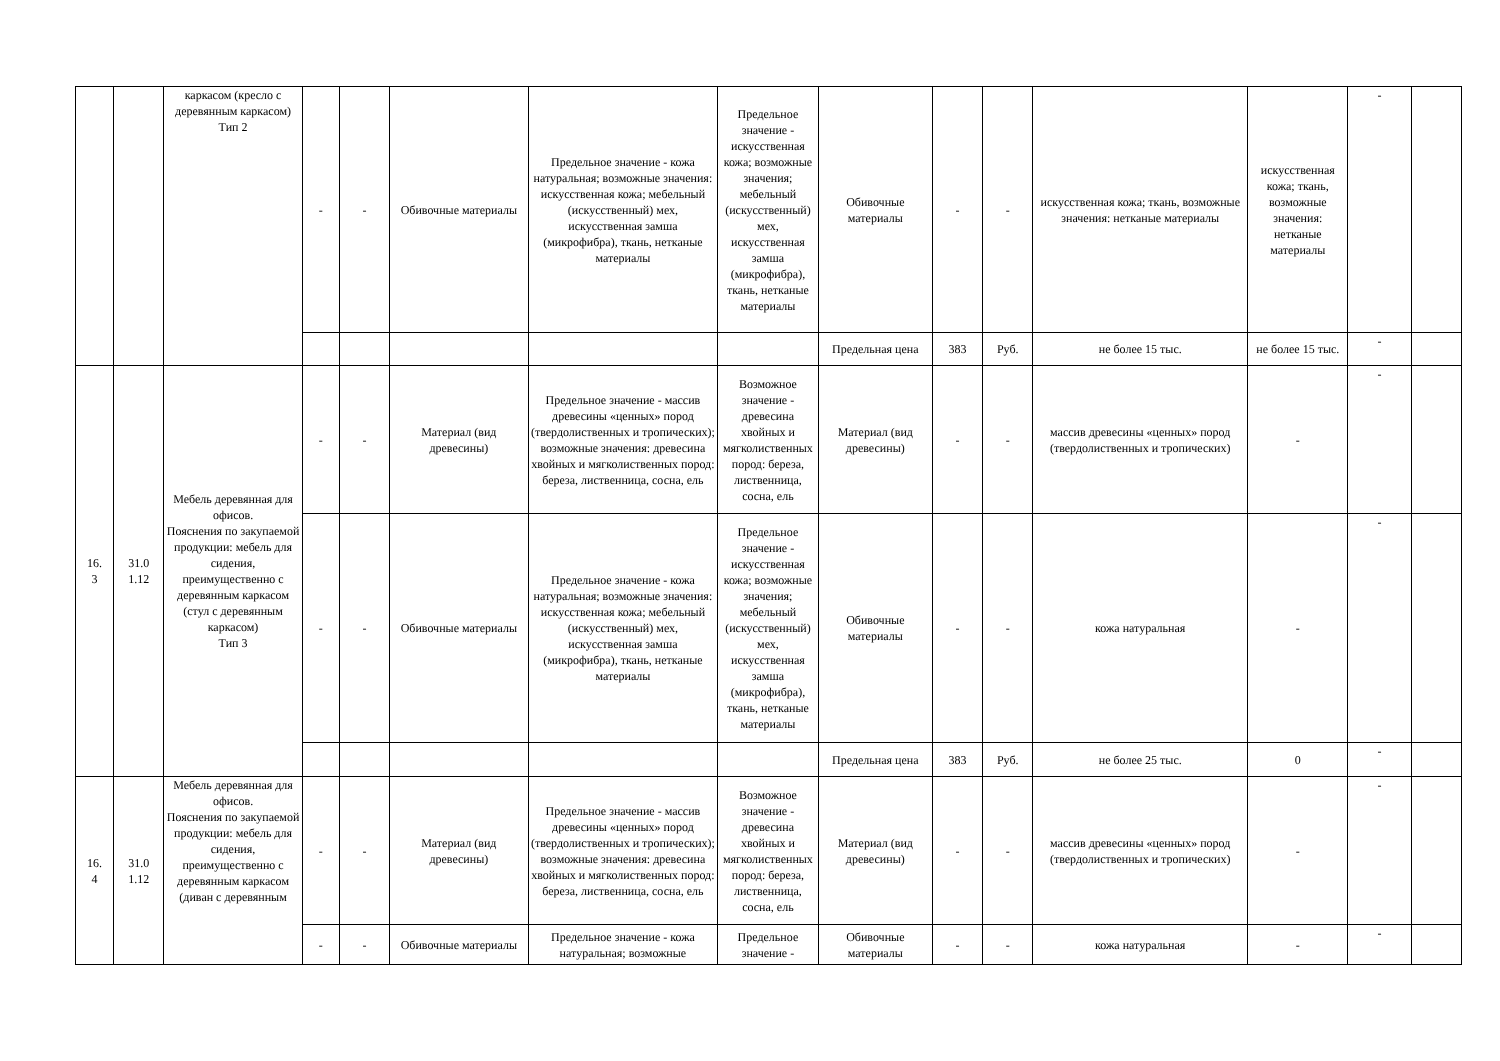| | | каркасом (кресло с деревянным каркасом) Тип 2 | - | - | Обивочные материалы | Предельное значение - кожа натуральная; возможные значения: искусственная кожа; мебельный (искусственный) мех, искусственная замша (микрофибра), ткань, нетканые материалы | Предельное значение - искусственная кожа; возможные значения; мебельный (искусственный) мех, искусственная замша (микрофибра), ткань, нетканые материалы | Обивочные материалы | - | - | искусственная кожа; ткань, возможные значения: нетканые материалы | искусственная кожа; ткань, возможные значения: нетканые материалы | - | |
| | | | | | | | | Предельная цена | 383 | Руб. | не более 15 тыс. | не более 15 тыс. | - | |
| 16. 3 | 31.0 1.12 | Мебель деревянная для офисов. Пояснения по закупаемой продукции: мебель для сидения, преимущественно с деревянным каркасом (стул с деревянным каркасом) Тип 3 | - | - | Материал (вид древесины) | Предельное значение - массив древесины «ценных» пород (твердолиственных и тропических); возможные значения: древесина хвойных и мягколиственных пород: береза, лиственница, сосна, ель | Возможное значение - древесина хвойных и мягколиственных пород: береза, лиственница, сосна, ель | Материал (вид древесины) | - | - | массив древесины «ценных» пород (твердолиственных и тропических) | - | - | |
| | | | - | - | Обивочные материалы | Предельное значение - кожа натуральная; возможные значения: искусственная кожа; мебельный (искусственный) мех, искусственная замша (микрофибра), ткань, нетканые материалы | Предельное значение - искусственная кожа; возможные значения; мебельный (искусственный) мех, искусственная замша (микрофибра), ткань, нетканые материалы | Обивочные материалы | - | - | кожа натуральная | - | - | |
| | | | | | | | | Предельная цена | 383 | Руб. | не более 25 тыс. | 0 | - | |
| 16. 4 | 31.0 1.12 | Мебель деревянная для офисов. Пояснения по закупаемой продукции: мебель для сидения, преимущественно с деревянным каркасом (диван с деревянным | - | - | Материал (вид древесины) | Предельное значение - массив древесины «ценных» пород (твердолиственных и тропических); возможные значения: древесина хвойных и мягколиственных пород: береза, лиственница, сосна, ель | Возможное значение - древесина хвойных и мягколиственных пород: береза, лиственница, сосна, ель | Материал (вид древесины) | - | - | массив древесины «ценных» пород (твердолиственных и тропических) | - | - | |
| | | | - | - | Обивочные материалы | Предельное значение - кожа натуральная; возможные | Предельное значение - | Обивочные материалы | - | - | кожа натуральная | - | - | |